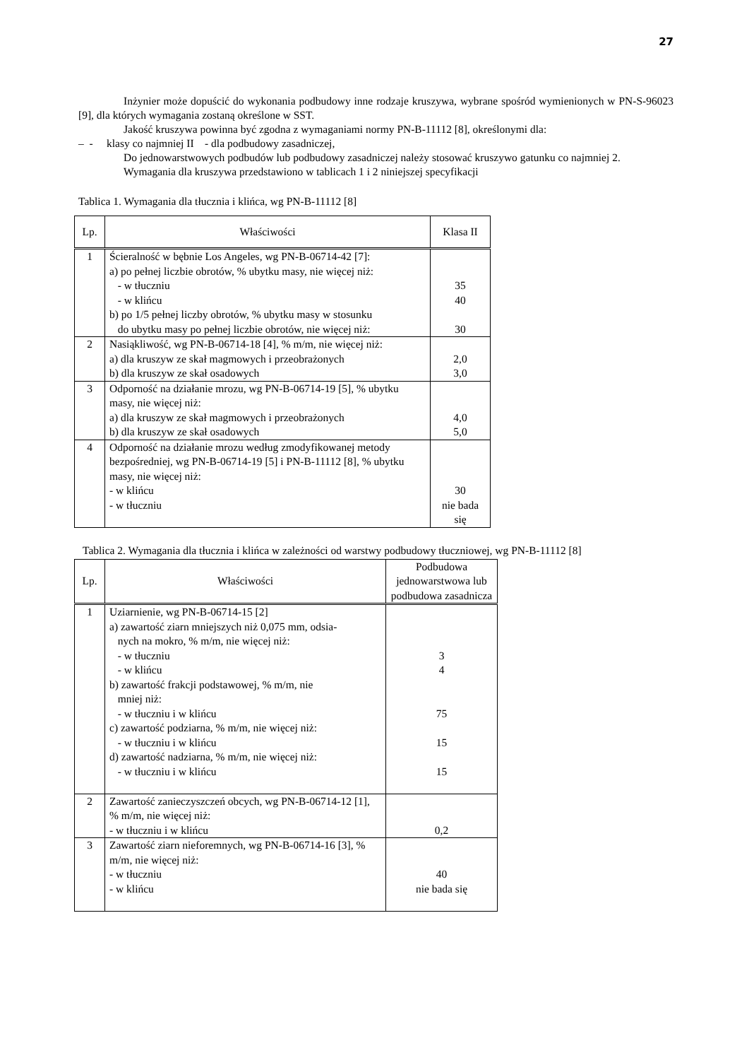27
Inżynier może dopuścić do wykonania podbudowy inne rodzaje kruszywa, wybrane spośród wymienionych w PN-S-96023 [9], dla których wymagania zostaną określone w SST.
Jakość kruszywa powinna być zgodna z wymaganiami normy PN-B-11112 [8], określonymi dla:
– - klasy co najmniej II - dla podbudowy zasadniczej,
Do jednowarstwowych podbudów lub podbudowy zasadniczej należy stosować kruszywo gatunku co najmniej 2.
Wymagania dla kruszywa przedstawiono w tablicach 1 i 2 niniejszej specyfikacji
Tablica 1. Wymagania dla tłucznia i klińca, wg PN-B-11112 [8]
| Lp. | Właściwości | Klasa II |
| --- | --- | --- |
| 1 | Ścieralność w bębnie Los Angeles, wg PN-B-06714-42 [7]: a) po pełnej liczbie obrotów, % ubytku masy, nie więcej niż: - w tłuczniu - w klińcu b) po 1/5 pełnej liczby obrotów, % ubytku masy w stosunku do ubytku masy po pełnej liczbie obrotów, nie więcej niż: | 35 40 30 |
| 2 | Nasiąkliwość, wg PN-B-06714-18 [4], % m/m, nie więcej niż: a) dla kruszyw ze skał magmowych i przeobrażonych b) dla kruszyw ze skał osadowych | 2,0 3,0 |
| 3 | Odporność na działanie mrozu, wg PN-B-06714-19 [5], % ubytku masy, nie więcej niż: a) dla kruszyw ze skał magmowych i przeobrażonych b) dla kruszyw ze skał osadowych | 4,0 5,0 |
| 4 | Odporność na działanie mrozu według zmodyfikowanej metody bezpośredniej, wg PN-B-06714-19 [5] i PN-B-11112 [8], % ubytku masy, nie więcej niż: - w klińcu - w tłuczniu | 30 nie bada się |
Tablica 2. Wymagania dla tłucznia i klińca w zależności od warstwy podbudowy tłuczniowej, wg PN-B-11112 [8]
| Lp. | Właściwości | Podbudowa jednowarstwowa lub podbudowa zasadnicza |
| --- | --- | --- |
| 1 | Uziarnienie, wg PN-B-06714-15 [2] a) zawartość ziarn mniejszych niż 0,075 mm, odsia- nych na mokro, % m/m, nie więcej niż: - w tłuczniu - w klińcu b) zawartość frakcji podstawowej, % m/m, nie mniej niż: - w tłuczniu i w klińcu c) zawartość podziarna, % m/m, nie więcej niż: - w tłuczniu i w klińcu d) zawartość nadziarna, % m/m, nie więcej niż: - w tłuczniu i w klińcu | 3 4 75 15 15 |
| 2 | Zawartość zanieczyszczeń obcych, wg PN-B-06714-12 [1], % m/m, nie więcej niż: - w tłuczniu i w klińcu | 0,2 |
| 3 | Zawartość ziarn nieforemnych, wg PN-B-06714-16 [3], % m/m, nie więcej niż: - w tłuczniu - w klińcu | 40 nie bada się |